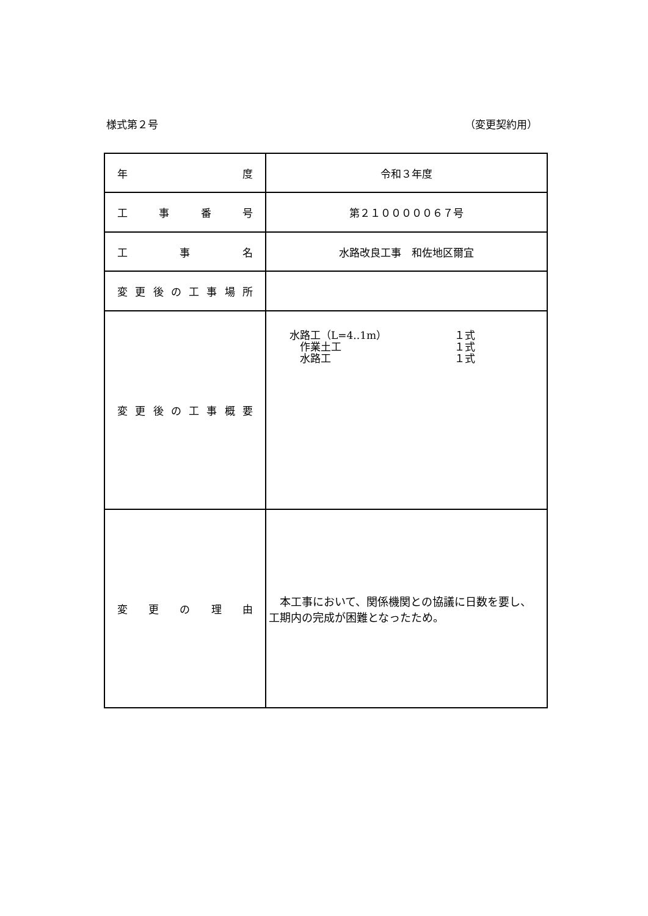様式第２号 （変更契約用）
| 年 度 | 令和３年度 |
| 工 事 番 号 | 第２１０００００６７号 |
| 工 事 名 | 水路改良工事 和佐地区爾宜 |
| 変更後の工事場所 | |
| 変更後の工事概要 | 水路工（L=4..1m） １式 作業土工 １式 水路工 １式 |
| 変 更 の 理 由 | 本工事において、関係機関との協議に日数を要し、工期内の完成が困難となったため。 |